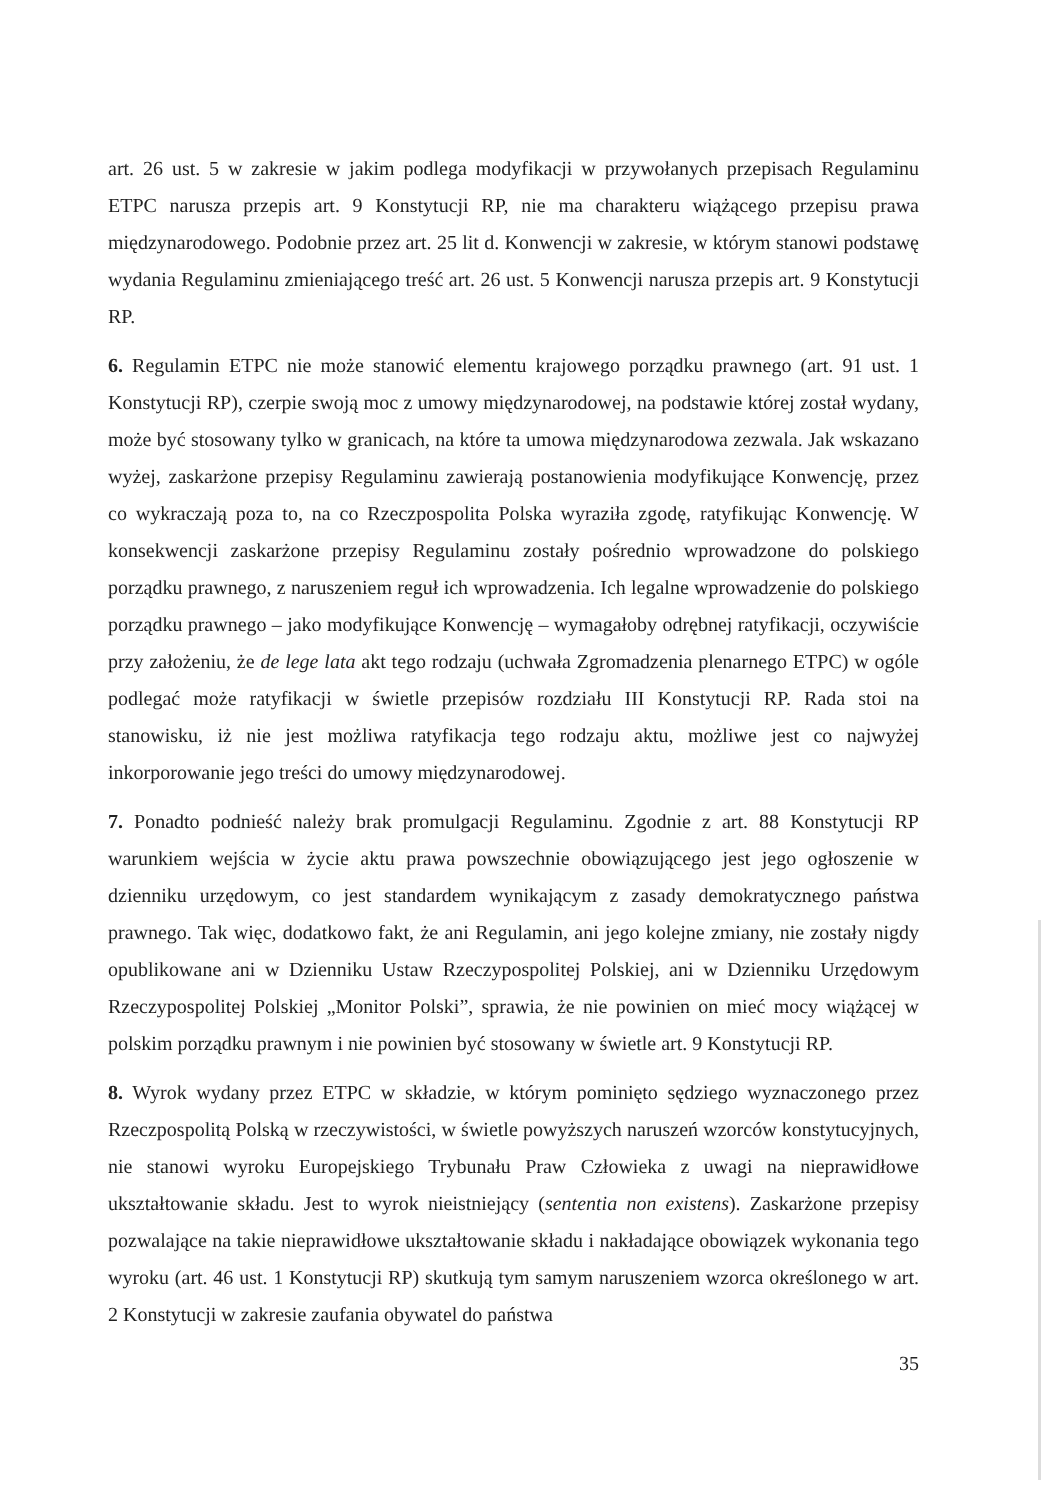art. 26 ust. 5 w zakresie w jakim podlega modyfikacji w przywołanych przepisach Regulaminu ETPC narusza przepis art. 9 Konstytucji RP, nie ma charakteru wiążącego przepisu prawa międzynarodowego. Podobnie przez art. 25 lit d. Konwencji w zakresie, w którym stanowi podstawę wydania Regulaminu zmieniającego treść art. 26 ust. 5 Konwencji narusza przepis art. 9 Konstytucji RP.
6. Regulamin ETPC nie może stanowić elementu krajowego porządku prawnego (art. 91 ust. 1 Konstytucji RP), czerpie swoją moc z umowy międzynarodowej, na podstawie której został wydany, może być stosowany tylko w granicach, na które ta umowa międzynarodowa zezwala. Jak wskazano wyżej, zaskarżone przepisy Regulaminu zawierają postanowienia modyfikujące Konwencję, przez co wykraczają poza to, na co Rzeczpospolita Polska wyraziła zgodę, ratyfikując Konwencję. W konsekwencji zaskarżone przepisy Regulaminu zostały pośrednio wprowadzone do polskiego porządku prawnego, z naruszeniem reguł ich wprowadzenia. Ich legalne wprowadzenie do polskiego porządku prawnego – jako modyfikujące Konwencję – wymagałoby odrębnej ratyfikacji, oczywiście przy założeniu, że de lege lata akt tego rodzaju (uchwała Zgromadzenia plenarnego ETPC) w ogóle podlegać może ratyfikacji w świetle przepisów rozdziału III Konstytucji RP. Rada stoi na stanowisku, iż nie jest możliwa ratyfikacja tego rodzaju aktu, możliwe jest co najwyżej inkorporowanie jego treści do umowy międzynarodowej.
7. Ponadto podnieść należy brak promulgacji Regulaminu. Zgodnie z art. 88 Konstytucji RP warunkiem wejścia w życie aktu prawa powszechnie obowiązującego jest jego ogłoszenie w dzienniku urzędowym, co jest standardem wynikającym z zasady demokratycznego państwa prawnego. Tak więc, dodatkowo fakt, że ani Regulamin, ani jego kolejne zmiany, nie zostały nigdy opublikowane ani w Dzienniku Ustaw Rzeczypospolitej Polskiej, ani w Dzienniku Urzędowym Rzeczypospolitej Polskiej „Monitor Polski”, sprawia, że nie powinien on mieć mocy wiążącej w polskim porządku prawnym i nie powinien być stosowany w świetle art. 9 Konstytucji RP.
8. Wyrok wydany przez ETPC w składzie, w którym pominięto sędziego wyznaczonego przez Rzeczpospolitą Polską w rzeczywistości, w świetle powyższych naruszeń wzorców konstytucyjnych, nie stanowi wyroku Europejskiego Trybunału Praw Człowieka z uwagi na nieprawidłowe ukształtowanie składu. Jest to wyrok nieistniejący (sententia non existens). Zaskarżone przepisy pozwalające na takie nieprawidłowe ukształtowanie składu i nakładające obowiązek wykonania tego wyroku (art. 46 ust. 1 Konstytucji RP) skutkują tym samym naruszeniem wzorca określonego w art. 2 Konstytucji w zakresie zaufania obywatel do państwa
35